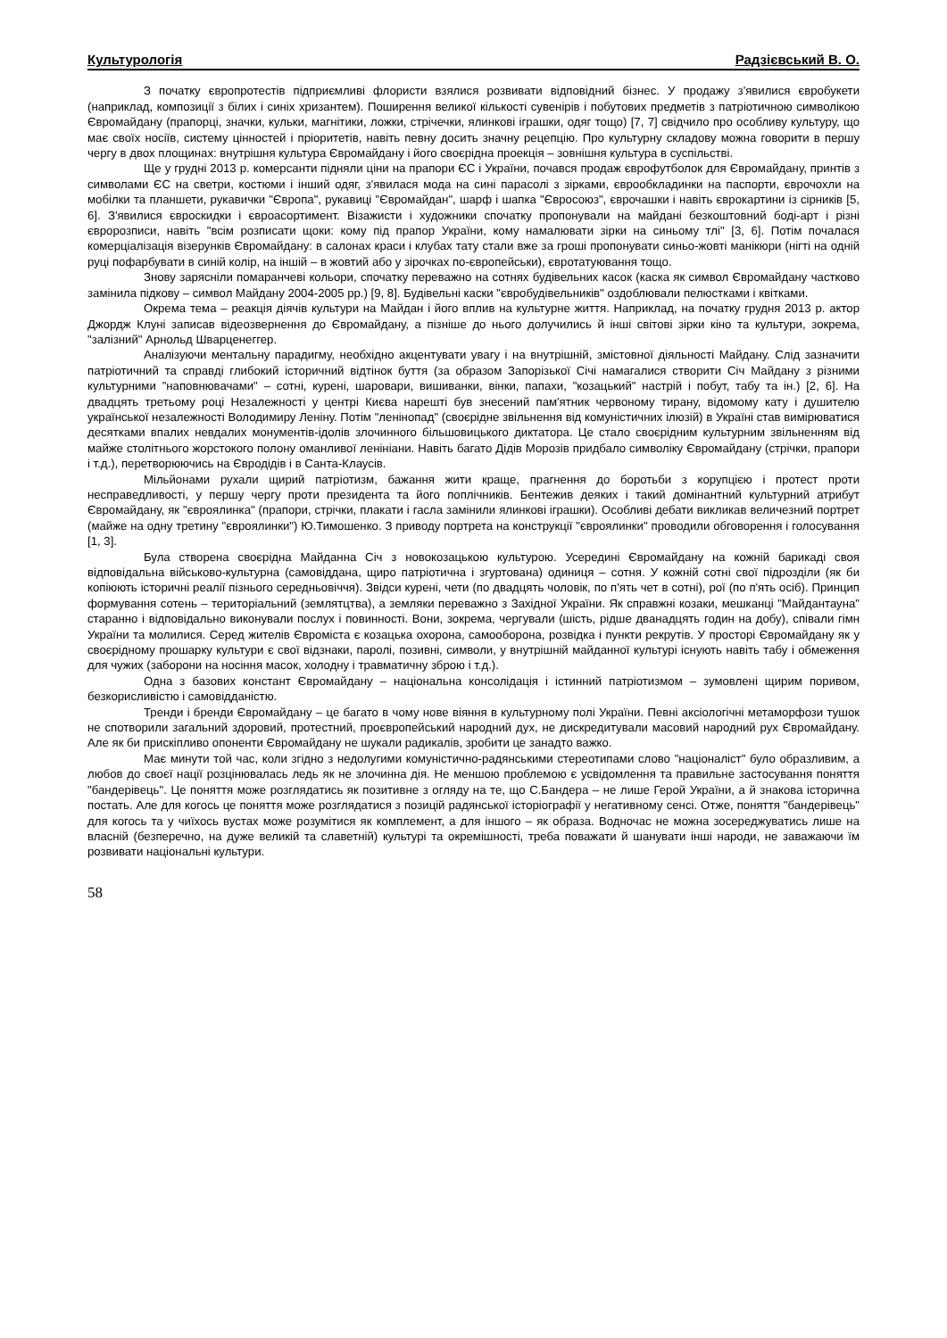Культурологія Радзієвський В. О.
З початку європротестів підприємливі флористи взялися розвивати відповідний бізнес. У продажу з'явилися євробукети (наприклад, композиції з білих і синіх хризантем). Поширення великої кількості сувенірів і побутових предметів з патріотичною символікою Євромайдану (прапорці, значки, кульки, магнітики, ложки, стрічечки, ялинкові іграшки, одяг тощо) [7, 7] свідчило про особливу культуру, що має своїх носіїв, систему цінностей і пріоритетів, навіть певну досить значну рецепцію. Про культурну складову можна говорити в першу чергу в двох площинах: внутрішня культура Євромайдану і його своєрідна проекція – зовнішня культура в суспільстві.
Ще у грудні 2013 р. комерсанти підняли ціни на прапори ЄС і України, почався продаж єврофутболок для Євромайдану, принтів з символами ЄС на светри, костюми і інший одяг, з'явилася мода на сині парасолі з зірками, єврообкладинки на паспорти, єврочохли на мобілки та планшети, рукавички "Європа", рукавиці "Євромайдан", шарф і шапка "Євросоюз", єврочашки і навіть єврокартини із сірників [5, 6]. З'явилися євроскидки і євроасортимент. Візажисти і художники спочатку пропонували на майдані безкоштовний боді-арт і різні євророзписи, навіть "всім розписати щоки: кому під прапор України, кому намалювати зірки на синьому тлі" [3, 6]. Потім почалася комерціалізація візерунків Євромайдану: в салонах краси і клубах тату стали вже за гроші пропонувати синьо-жовті манікюри (нігті на одній руці пофарбувати в синій колір, на іншій – в жовтий або у зірочках по-європейськи), євротатуювання тощо.
Знову зарясніли помаранчеві кольори, спочатку переважно на сотнях будівельних касок (каска як символ Євромайдану частково замінила підкову – символ Майдану 2004-2005 рр.) [9, 8]. Будівельні каски "євробудівельників" оздоблювали пелюстками і квітками.
Окрема тема – реакція діячів культури на Майдан і його вплив на культурне життя. Наприклад, на початку грудня 2013 р. актор Джордж Клуні записав відеозвернення до Євромайдану, а пізніше до нього долучились й інші світові зірки кіно та культури, зокрема, "залізний" Арнольд Шварценеггер.
Аналізуючи ментальну парадигму, необхідно акцентувати увагу і на внутрішній, змістовної діяльності Майдану. Слід зазначити патріотичний та справді глибокий історичний відтінок буття (за образом Запорізької Січі намагалися створити Січ Майдану з різними культурними "наповнювачами" – сотні, курені, шаровари, вишиванки, вінки, папахи, "козацький" настрій і побут, табу та ін.) [2, 6]. На двадцять третьому році Незалежності у центрі Києва нарешті був знесений пам'ятник червоному тирану, відомому кату і душителю української незалежності Володимиру Леніну. Потім "ленінопад" (своєрідне звільнення від комуністичних ілюзій) в Україні став вимірюватися десятками впалих невдалих монументів-ідолів злочинного більшовицького диктатора. Це стало своєрідним культурним звільненням від майже столітнього жорстокого полону оманливої ленініани. Навіть багато Дідів Морозів придбало символіку Євромайдану (стрічки, прапори і т.д.), перетворюючись на Євродідів і в Санта-Клаусів.
Мільйонами рухали щирий патріотизм, бажання жити краще, прагнення до боротьби з корупцією і протест проти несправедливості, у першу чергу проти президента та його поплічників. Бентежив деяких і такий домінантний культурний атрибут Євромайдану, як "євроялинка" (прапори, стрічки, плакати і гасла замінили ялинкові іграшки). Особливі дебати викликав величезний портрет (майже на одну третину "євроялинки") Ю.Тимошенко. З приводу портрета на конструкції "євроялинки" проводили обговорення і голосування [1, 3].
Була створена своєрідна Майданна Січ з новокозацькою культурою. Усередині Євромайдану на кожній барикаді своя відповідальна військово-культурна (самовіддана, щиро патріотична і згуртована) одиниця – сотня. У кожній сотні свої підрозділи (як би копіюють історичні реалії пізнього середньовіччя). Звідси курені, чети (по двадцять чоловік, по п'ять чет в сотні), рої (по п'ять осіб). Принцип формування сотень – територіальний (землятцтва), а земляки переважно з Західної України. Як справжні козаки, мешканці "Майдантауна" старанно і відповідально виконували послух і повинності. Вони, зокрема, чергували (шість, рідше дванадцять годин на добу), співали гімн України та молилися. Серед жителів Євроміста є козацька охорона, самооборона, розвідка і пункти рекрутів. У просторі Євромайдану як у своєрідному прошарку культури є свої відзнаки, паролі, позивні, символи, у внутрішній майданної культурі існують навіть табу і обмеження для чужих (заборони на носіння масок, холодну і травматичну зброю і т.д.).
Одна з базових констант Євромайдану – національна консолідація і істинний патріотизмом – зумовлені щирим поривом, безкорисливістю і самовідданістю.
Тренди і бренди Євромайдану – це багато в чому нове віяння в культурному полі України. Певні аксіологічні метаморфози тушок не спотворили загальний здоровий, протестний, проєвропейський народний дух, не дискредитували масовий народний рух Євромайдану. Але як би прискіпливо опоненти Євромайдану не шукали радикалів, зробити це занадто важко.
Має минути той час, коли згідно з недолугими комуністично-радянськими стереотипами слово "націоналіст" було образливим, а любов до своєї нації розцінювалась ледь як не злочинна дія. Не меншою проблемою є усвідомлення та правильне застосування поняття "бандерівець". Це поняття може розглядатись як позитивне з огляду на те, що С.Бандера – не лише Герой України, а й знакова історична постать. Але для когось це поняття може розглядатися з позицій радянської історіографії у негативному сенсі. Отже, поняття "бандерівець" для когось та у чиїхось вустах може розумітися як комплемент, а для іншого – як образа. Водночас не можна зосереджуватись лише на власній (безперечно, на дуже великій та славетній) культурі та окремішності, треба поважати й шанувати інші народи, не заважаючи їм розвивати національні культури.
58